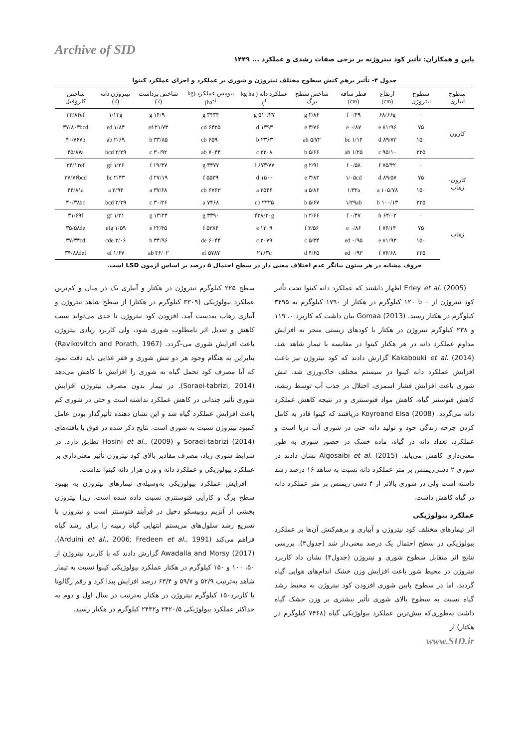Archive of SID
پاپن و همکاران: تأثیر کود نیتروژنه بر برخی صفات رشدی و عملکرد ... ۱۴۴۹
جدول ۴- تأثیر برهم کنش سطوح مختلف نیتروژن و شوری بر عملکرد و اجزای عملکرد کینوا
| سطوح آبیاری | سطوح نیتروژن | ارتفاع (cm) | قطر ساقه (cm) | شاخص سطح برگ | عملکرد دانه (kg ha<sup>-1</sup>) | بیومس عملکرد (kg ha<sup>-1</sup>) | شاخص برداشت (٪) | نیتروژن دانه (٪) | شاخص کلروفیل |
| --- | --- | --- | --- | --- | --- | --- | --- | --- | --- |
| کارون | ۰ | ۶۸/۶۶g | ۰/۴۹ f | ۲/۸۶ g | ۵۱۰/۲۷ g | ۳۴۳۴ g | ۱۴/۹۰ g | ۱/۱۳g | ۳۳/۸۴ef |
| | ۷۵ | ۸۱/۹۶ e | ۰/۸۷ e | ۳/۷۶ e | ۱۳۹۳ d | ۶۴۲۵ cd | ۲۱/۷۳ ef | ۱/۸۴ ed | ۳۷/۸۰۳bcd |
| | ۱۵۰ | ۸۹/۷۳ d | ۱/۱۴ bc | ۵/۷۲ ab | ۲۳۶۳ b | ۶۵۹۰ cb | ۳۳/۸۵ b | ۲/۶۹ ab | ۴۰/۷۶۷b |
| | ۲۲۵ | ۹۵/۱۰ c | ۱/۲۵ ab | ۵/۶۶ b | ۲۲۰۸ c | ۷۰۴۴ ab | ۳۰/۹۲ c | ۲/۲۹ bcd | ۴۵/۸۷a |
| کارون-زهاب | ۰ | ۷۵/۴۲ f | ۰/۵۸ f | ۲/۹۱ g | ۶۷۳/۷۷ f | ۳۴۷۷ g | ۱۹/۴۷ f | ۱/۲۶ gf | ۳۴/۱۳ef |
| | ۷۵ | ۸۹/۵۷ d | ۱/۰۵cd | ۳/۸۳ e | ۱۵۰۰ d | ۵۵۳۹ f | ۲۷/۱۹ d | ۲/۴۳ bc | ۳۷/۷۶bcd |
| | ۱۵۰ | ۱۰۵/۷۸ a | ۱/۳۲a | ۵/۸۶ a | ۲۵۴۶ a | ۶۷۶۳ cb | ۳۷/۶۸ a | ۲/۹۴ a | ۴۴/۸۱a |
| | ۲۲۵ | ۱۰۰/۱۳ b | ۱/۲۹ab | ۵/۶۷ b | ۲۲۲۵ cb | ۷۴۶۸ a | ۳۰/۲۶ c | ۲/۲۹ bcd | ۴۰/۳۸bc |
| زهاب | ۰ | ۶۴/۰۲ h | ۰/۴۷ f | ۲/۶۶ h | ۴۳۸/۳۰g | ۳۳۹۰ g | ۱۳/۲۴ g | ۱/۳۱ gf | ۳۱/۶۹f |
| | ۷۵ | ۷۶/۱۴ f | ۰/۸۶ e | ۳/۵۶ f | ۱۲۰۹ e | ۵۳۸۴ f | ۲۲/۴۵ e | ۱/۵۹ efg | ۳۵/۵۸de |
| | ۱۵۰ | ۸۱/۹۳ e | ۰/۹۵ ed | ۵/۳۴ c | ۲۰۷۹ c | ۶۰۴۴ de | ۳۴/۹۶ b | ۲/۰۶ cde | ۳۷/۳۴cd |
| | ۲۲۵ | ۷۶/۶۸ f | ۰/۹۳ ed | ۴/۶۵ d | ۲۱۶۳c | ۵۷۸۷ ef | ۳۶/۰۲ ab | ۱/۶۷ ef | ۳۴/۸۸def |
حروف مشابه در هر ستون بیانگر عدم اختلاف معنی دار در سطح احتمال ۵ درصد بر اساس آزمون LSD است.
Erley et al. (2005) اظهار داشتند که عملکرد دانه کینوا تحت تأثیر کود نیتروژن از ۰ تا ۱۲۰ کیلوگرم در هکتار از ۱۷۹۰ کیلوگرم به ۳۴۹۵ کیلوگرم در هکتار رسید. Gomaa (2013) بیان داشت که کاربرد ۰، ۱۱۹ و ۲۳۸ کیلوگرم نیتروژن در هکتار با کودهای زیستی منجر به افزایش مداوم عملکرد دانه در هر هکتار کینوا در مقایسه با تیمار شاهد شد. Kakabouki et al. (2014) گزارش دادند که کود نیتروژن نیز باعث افزایش عملکرد دانه کینوا در سیستم مختلف خاک‌ورزی شد. تنش شوری باعث افزایش فشار اسمزی، اختلال در جذب آب توسط ریشه، کاهش فتوسنتز گیاه، کاهش مواد فتوسنتزی و در نتیجه کاهش عملکرد دانه می‌گردد. Koyroand Eisa (2008) دریافتند که کینوا قادر به کامل کردن چرخه زندگی خود و تولید دانه حتی در شوری آب دریا است و عملکرد، تعداد دانه در گیاه، ماده خشک در حضور شوری به طور معنی‌داری کاهش می‌یابد. Algosaibi et al. (2015) نشان دادند در شوری ۲ دسی‌زیمنس بر متر عملکرد دانه نسبت به شاهد ۱۶ درصد رشد داشته است ولی در شوری بالاتر از ۴ دسی-زیمنس بر متر عملکرد دانه در گیاه کاهش داشت.
عملکرد بیولوژیکی
اثر تیمارهای مختلف کود نیتروژن و آبیاری و برهم‌کنش آن‌ها بر عملکرد بیولوژیکی در سطح احتمال یک درصد معنی‌دار شد (جدول۳). بررسی نتایج اثر متقابل سطوح شوری و نیتروژن (جدول۴) نشان داد کاربرد نیتروژن در محیط شور باعث افزایش وزن خشک اندام‌های هوایی گیاه گردید، اما در سطوح پایین شوری افزودن کود نیتروژن به محیط رشد گیاه نسبت به سطوح بالای شوری تأثیر بیشتری بر وزن خشک گیاه داشت به‌طوری‌که بیش‌ترین عملکرد بیولوژیکی گیاه (۷۴۶۸ کیلوگرم در هکتار) از
www.SID.ir
سطح ۲۲۵ کیلوگرم نیتروژن در هکتار و آبیاری یک در میان و کم‌ترین عملکرد بیولوژیکی (۳۳۰۹ کیلوگرم در هکتار) از سطح شاهد نیتروژن و آبیاری زهاب به‌دست آمد. افزودن کود نیتروژن تا حدی می‌تواند سبب کاهش و تعدیل اثر نامطلوب شوری شود، ولی کاربرد زیادی نیتروژن باعث افزایش شوری می-گردد. (Ravikovitch and Porath, 1967) بنابراین به هنگام وجود هر دو تنش شوری و فقر غذایی باید دقت نمود که آیا مصرف کود تحمل گیاه به شوری را افزایش یا کاهش می‌دهد (Soraei-tabrizi, 2014). در تیمار بدون مصرف نیتروژن افزایش شوری تأثیر چندانی در کاهش عملکرد نداشته است و حتی در شوری کم باعث افزایش عملکرد گیاه شد و این نشان دهنده تأثیرگذار بودن عامل کمبود نیتروژن نسبت به شوری است. نتایج ذکر شده در فوق با یافته‌های Soraei-tabrizi (2014) و Hosini et al., (2009) تطابق دارد. در شرایط شوری زیاد، مصرف مقادیر بالای کود نیتروژن تأثیر معنی‌داری بر عملکرد بیولوژیکی و عملکرد دانه و وزن هزار دانه کینوا نداشت.
افزایش عملکرد بیولوژیکی به‌وسیله‌ی تیمارهای نیتروژن به بهبود سطح برگ و کارآیی فتوسنتزی نسبت داده شده است، زیرا نیتروژن بخشی از آنزیم روبیسکو دخیل در فرآیند فتوسنتز است و نیتروژن با تسریع رشد سلول‌های مریستم انتهایی گیاه زمینه را برای رشد گیاه فراهم می‌کند (Arduini et al., 2006; Fredeen et al., 1991). Awadalla and Morsy (2017) گزارش دادند که با کاربرد نیتروژن از ۵۰، ۱۰۰ و ۱۵۰ کیلوگرم در هکتار عملکرد بیولوژیکی کینوا نسبت به تیمار شاهد به‌ترتیب ۵۲/۹ و ۵۹/۷ و ۶۳/۴ درصد افزایش پیدا کرد و رقم رگالونا با کاربرد۱۵۰ کیلوگرم نیتروژن در هکتار به‌ترتیب در سال اول و دوم به حداکثر عملکرد بیولوژیکی ۲۴۲۰/۵ و۲۴۳۲ کیلوگرم در هکتار رسید.